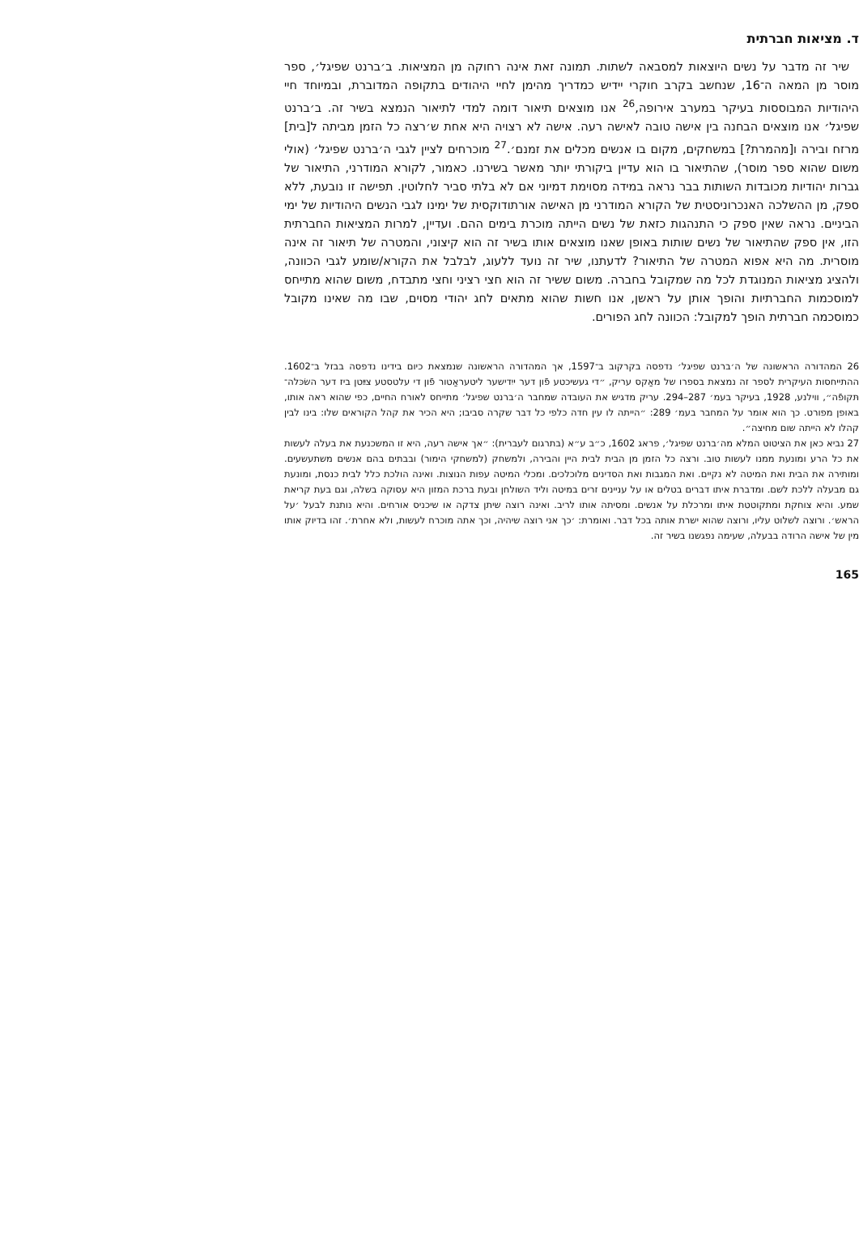ד. מציאות חברתית
שיר זה מדבר על נשים היוצאות למסבאה לשתות. תמונה זאת אינה רחוקה מן המציאות. ב׳ברנט שפיגל׳, ספר מוסר מן המאה ה־16, שנחשב בקרב חוקרי יידיש כמדריך מהימן לחיי היהודים בתקופה המדוברת, ובמיוחד חיי היהודיות המבוססות בעיקר במערב אירופה,<sup>26</sup> אנו מוצאים תיאור דומה למדי לתיאור הנמצא בשיר זה. ב׳ברנט שפיגל׳ אנו מוצאים הבחנה בין אישה טובה לאישה רעה. אישה לא רצויה היא אחת ש׳רצה כל הזמן מביתה ל[בית] מרזח ובירה ו[מהמרת?] במשחקים, מקום בו אנשים מכלים את זמנם׳.<sup>27</sup> מוכרחים לציין לגבי ה׳ברנט שפיגל׳ (אולי משום שהוא ספר מוסר), שהתיאור בו הוא עדיין ביקורתי יותר מאשר בשירנו. כאמור, לקורא המודרני, התיאור של גברות יהודיות מכובדות השותות בבר נראה במידה מסוימת דמיוני אם לא בלתי סביר לחלוטין. תפישה זו נובעת, ללא ספק, מן ההשלכה האנכרוניסטית של הקורא המודרני מן האישה אורתודוקסית של ימינו לגבי הנשים היהודיות של ימי הביניים. נראה שאין ספק כי התנהגות כזאת של נשים הייתה מוכרת בימים ההם. ועדיין, למרות המציאות החברתית הזו, אין ספק שהתיאור של נשים שותות באופן שאנו מוצאים אותו בשיר זה הוא קיצוני, והמטרה של תיאור זה אינה מוסרית. מה היא אפוא המטרה של התיאור? לדעתנו, שיר זה נועד ללעוג, לבלבל את הקורא/שומע לגבי הכוונה, ולהציג מציאות המנוגדת לכל מה שמקובל בחברה. משום ששיר זה הוא חצי רציני וחצי מתבדח, משום שהוא מתייחס למוסכמות החברתיות והופך אותן על ראשן, אנו חשות שהוא מתאים לחג יהודי מסוים, שבו מה שאינו מקובל כמוסכמה חברתית הופך למקובל: הכוונה לחג הפורים.
26 המהדורה הראשונה של ה׳ברנט שפיגל׳ נדפסה בקרקוב ב־1597, אך המהדורה הראשונה שנמצאת כיום בידינו נדפסה בבזל ב־1602. ההתייחסות העיקרית לספר זה נמצאת בספרו של מאַקס עריק, ״די געשיכטע פֿון דער ייִדישער ליטעראַטור פֿון די עלטסטע צײַטן ביז דער השׂכּלה־תּקופֿה״, ווילנע, 1928, בעיקר בעמ׳ 287–294. עריק מדגיש את העובדה שמחבר ה׳ברנט שפיגל׳ מתייחס לאורח החיים, כפי שהוא ראה אותו, באופן מפורט. כך הוא אומר על המחבר בעמ׳ 289: ״הייתה לו עין חדה כלפי כל דבר שקרה סביבו; היא הכיר את קהל הקוראים שלו: בינו לבין קהלו לא הייתה שום מחיצה״.
27 נביא כאן את הציטוט המלא מה׳ברנט שפיגל׳, פראג 1602, כ״ב ע״א (בתרגום לעברית): ״אך אישה רעה, היא זו המשכנעת את בעלה לעשות את כל הרע ומונעת ממנו לעשות טוב. ורצה כל הזמן מן הבית לבית היין והבירה, ולמשחק (למשחקי הימור) ובבתים בהם אנשים משתעשעים. ומותירה את הבית ואת המיטה לא נקיים. ואת המגבות ואת הסדינים מלוכלכים. ומכלי המיטה עפות הנוצות. ואינה הולכת כלל לבית כנסת, ומונעת גם מבעלה ללכת לשם. ומדברת איתו דברים בטלים או על עניינים זרים במיטה וליד השולחן ובעת ברכת המזון היא עסוקה בשלה, וגם בעת קריאת שמע. והיא צוחקת ומתקוטטת איתו ומרכלת על אנשים. ומסיתה אותו לריב. ואינה רוצה שיתן צדקה או שיכניס אורחים. והיא נותנת לבעל ׳על הראש׳. ורוצה לשלוט עליו, ורוצה שהוא ישרת אותה בכל דבר. ואומרת: ׳כך אני רוצה שיהיה, וכך אתה מוכרח לעשות, ולא אחרת׳. זהו בדיוק אותו מין של אישה הרודה בבעלה, שעימה נפגשנו בשיר זה.
165